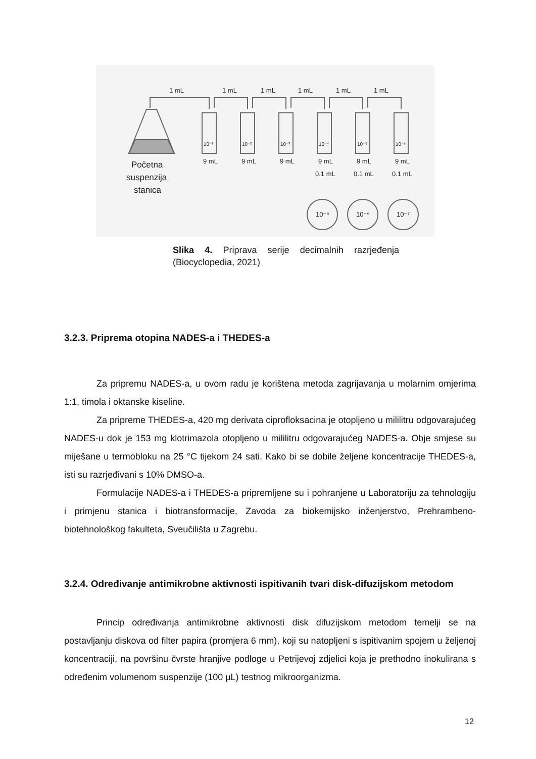1 mL
1 mL
1 mL
1 mL
1 mL
1 mL
10⁻¹
10⁻²
10⁻³
10⁻⁴
10⁻⁵
10⁻⁶
9 mL
9 mL
9 mL
9 mL
9 mL
9 mL
0.1 mL
0.1 mL
0.1 mL
Početna
suspenzija
stanica
10⁻⁵
10⁻⁶
10⁻⁷
Slika 4. Priprava serije decimalnih razrjeđenja (Biocyclopedia, 2021)
3.2.3. Priprema otopina NADES-a i THEDES-a
Za pripremu NADES-a, u ovom radu je korištena metoda zagrijavanja u molarnim omjerima 1:1, timola i oktanske kiseline.
Za pripreme THEDES-a, 420 mg derivata ciprofloksacina je otopljeno u mililitru odgovarajućeg NADES-u dok je 153 mg klotrimazola otopljeno u mililitru odgovarajućeg NADES-a. Obje smjese su miješane u termobloku na 25 °C tijekom 24 sati. Kako bi se dobile željene koncentracije THEDES-a, isti su razrjeđivani s 10% DMSO-a.
Formulacije NADES-a i THEDES-a pripremljene su i pohranjene u Laboratoriju za tehnologiju i primjenu stanica i biotransformacije, Zavoda za biokemijsko inženjerstvo, Prehrambeno-biotehnološkog fakulteta, Sveučilišta u Zagrebu.
3.2.4. Određivanje antimikrobne aktivnosti ispitivanih tvari disk-difuzijskom metodom
Princip određivanja antimikrobne aktivnosti disk difuzijskom metodom temelji se na postavljanju diskova od filter papira (promjera 6 mm), koji su natopljeni s ispitivanim spojem u željenoj koncentraciji, na površinu čvrste hranjive podloge u Petrijevoj zdjelici koja je prethodno inokulirana s određenim volumenom suspenzije (100 µL) testnog mikroorganizma.
12